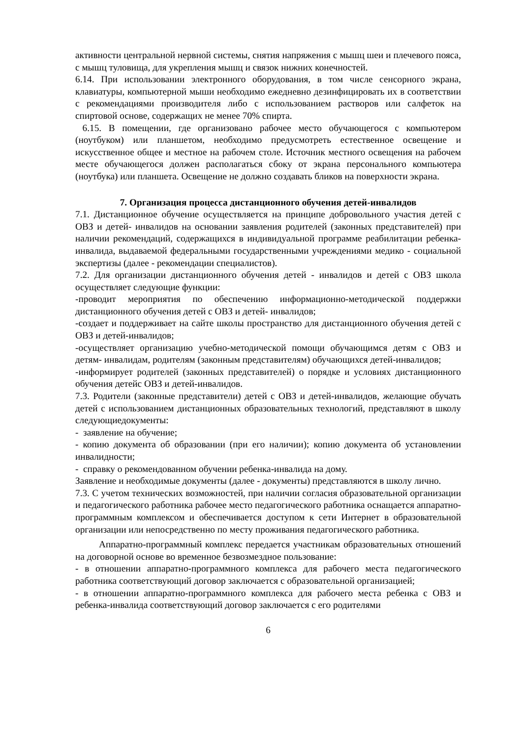активности центральной нервной системы, снятия напряжения с мышц шеи и плечевого пояса, с мышц туловища, для укрепления мышц и связок нижних конечностей.
6.14. При использовании электронного оборудования, в том числе сенсорного экрана, клавиатуры, компьютерной мыши необходимо ежедневно дезинфицировать их в соответствии с рекомендациями производителя либо с использованием растворов или салфеток на спиртовой основе, содержащих не менее 70% спирта.
6.15. В помещении, где организовано рабочее место обучающегося с компьютером (ноутбуком) или планшетом, необходимо предусмотреть естественное освещение и искусственное общее и местное на рабочем столе. Источник местного освещения на рабочем месте обучающегося должен располагаться сбоку от экрана персонального компьютера (ноутбука) или планшета. Освещение не должно создавать бликов на поверхности экрана.
7. Организация процесса дистанционного обучения детей-инвалидов
7.1. Дистанционное обучение осуществляется на принципе добровольного участия детей с ОВЗ и детей- инвалидов на основании заявления родителей (законных представителей) при наличии рекомендаций, содержащихся в индивидуальной программе реабилитации ребенка-инвалида, выдаваемой федеральными государственными учреждениями медико - социальной экспертизы (далее - рекомендации специалистов).
7.2. Для организации дистанционного обучения детей - инвалидов и детей с ОВЗ школа осуществляет следующие функции:
-проводит мероприятия по обеспечению информационно-методической поддержки дистанционного обучения детей с ОВЗ и детей- инвалидов;
-создает и поддерживает на сайте школы пространство для дистанционного обучения детей с ОВЗ и детей-инвалидов;
-осуществляет организацию учебно-методической помощи обучающимся детям с ОВЗ и детям- инвалидам, родителям (законным представителям) обучающихся детей-инвалидов;
-информирует родителей (законных представителей) о порядке и условиях дистанционного обучения детейс ОВЗ и детей-инвалидов.
7.3. Родители (законные представители) детей с ОВЗ и детей-инвалидов, желающие обучать детей с использованием дистанционных образовательных технологий, представляют в школу следующиедокументы:
- заявление на обучение;
- копию документа об образовании (при его наличии); копию документа об установлении инвалидности;
- справку о рекомендованном обучении ребенка-инвалида на дому.
Заявление и необходимые документы (далее - документы) представляются в школу лично.
7.3. С учетом технических возможностей, при наличии согласия образовательной организации и педагогического работника рабочее место педагогического работника оснащается аппаратно-программным комплексом и обеспечивается доступом к сети Интернет в образовательной организации или непосредственно по месту проживания педагогического работника.
Аппаратно-программный комплекс передается участникам образовательных отношений на договорной основе во временное безвозмездное пользование:
- в отношении аппаратно-программного комплекса для рабочего места педагогического работника соответствующий договор заключается с образовательной организацией;
- в отношении аппаратно-программного комплекса для рабочего места ребенка с ОВЗ и ребенка-инвалида соответствующий договор заключается с его родителями
6